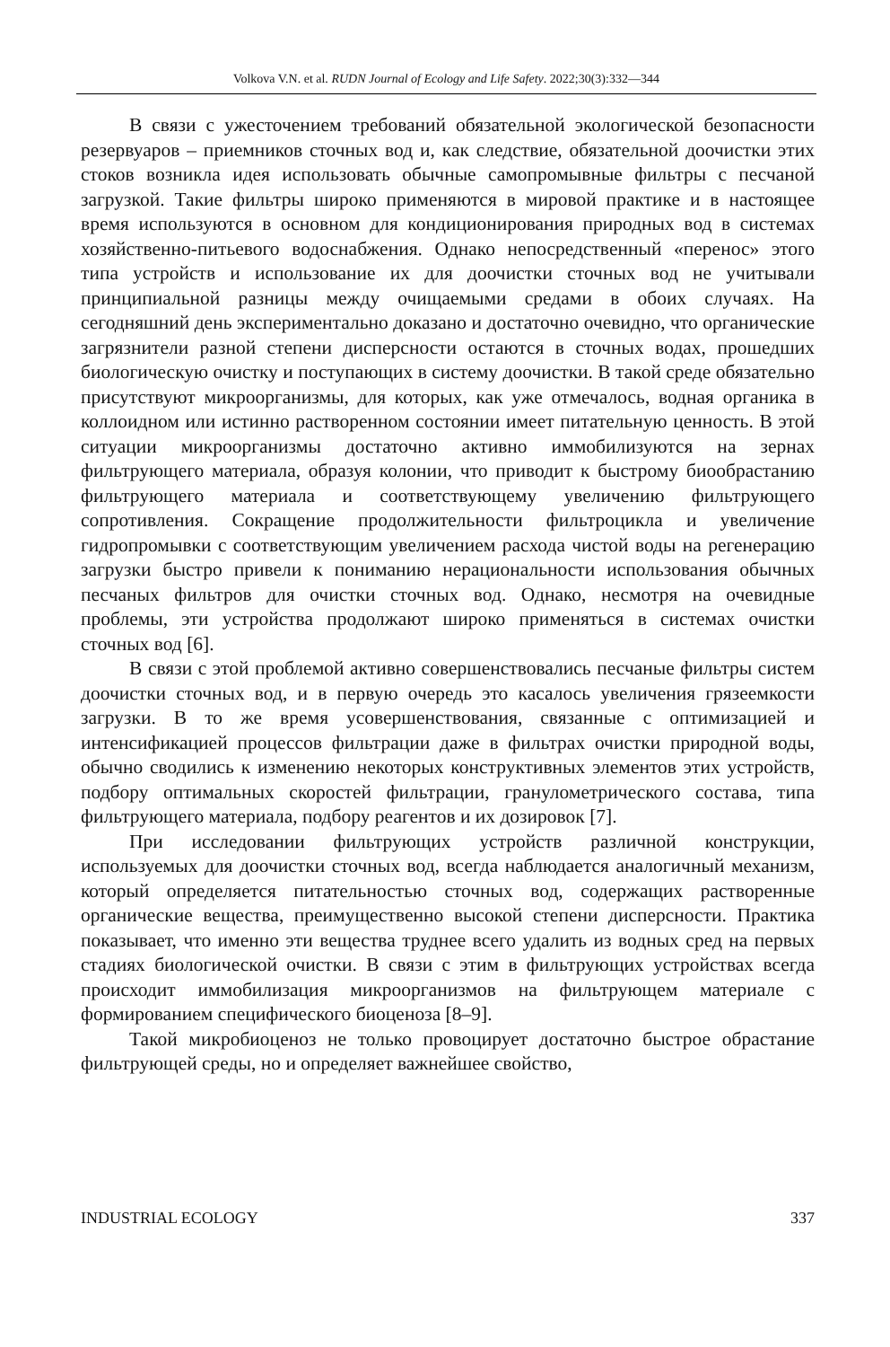Volkova V.N. et al. RUDN Journal of Ecology and Life Safety. 2022;30(3):332—344
В связи с ужесточением требований обязательной экологической безопасности резервуаров – приемников сточных вод и, как следствие, обязательной доочистки этих стоков возникла идея использовать обычные самопромывные фильтры с песчаной загрузкой. Такие фильтры широко применяются в мировой практике и в настоящее время используются в основном для кондиционирования природных вод в системах хозяйственно-питьевого водоснабжения. Однако непосредственный «перенос» этого типа устройств и использование их для доочистки сточных вод не учитывали принципиальной разницы между очищаемыми средами в обоих случаях. На сегодняшний день экспериментально доказано и достаточно очевидно, что органические загрязнители разной степени дисперсности остаются в сточных водах, прошедших биологическую очистку и поступающих в систему доочистки. В такой среде обязательно присутствуют микроорганизмы, для которых, как уже отмечалось, водная органика в коллоидном или истинно растворенном состоянии имеет питательную ценность. В этой ситуации микроорганизмы достаточно активно иммобилизуются на зернах фильтрующего материала, образуя колонии, что приводит к быстрому биообрастанию фильтрующего материала и соответствующему увеличению фильтрующего сопротивления. Сокращение продолжительности фильтроцикла и увеличение гидропромывки с соответствующим увеличением расхода чистой воды на регенерацию загрузки быстро привели к пониманию нерациональности использования обычных песчаных фильтров для очистки сточных вод. Однако, несмотря на очевидные проблемы, эти устройства продолжают широко применяться в системах очистки сточных вод [6].
В связи с этой проблемой активно совершенствовались песчаные фильтры систем доочистки сточных вод, и в первую очередь это касалось увеличения грязеемкости загрузки. В то же время усовершенствования, связанные с оптимизацией и интенсификацией процессов фильтрации даже в фильтрах очистки природной воды, обычно сводились к изменению некоторых конструктивных элементов этих устройств, подбору оптимальных скоростей фильтрации, гранулометрического состава, типа фильтрующего материала, подбору реагентов и их дозировок [7].
При исследовании фильтрующих устройств различной конструкции, используемых для доочистки сточных вод, всегда наблюдается аналогичный механизм, который определяется питательностью сточных вод, содержащих растворенные органические вещества, преимущественно высокой степени дисперсности. Практика показывает, что именно эти вещества труднее всего удалить из водных сред на первых стадиях биологической очистки. В связи с этим в фильтрующих устройствах всегда происходит иммобилизация микроорганизмов на фильтрующем материале с формированием специфического биоценоза [8–9].
Такой микробиоценоз не только провоцирует достаточно быстрое обрастание фильтрующей среды, но и определяет важнейшее свойство,
INDUSTRIAL ECOLOGY 337